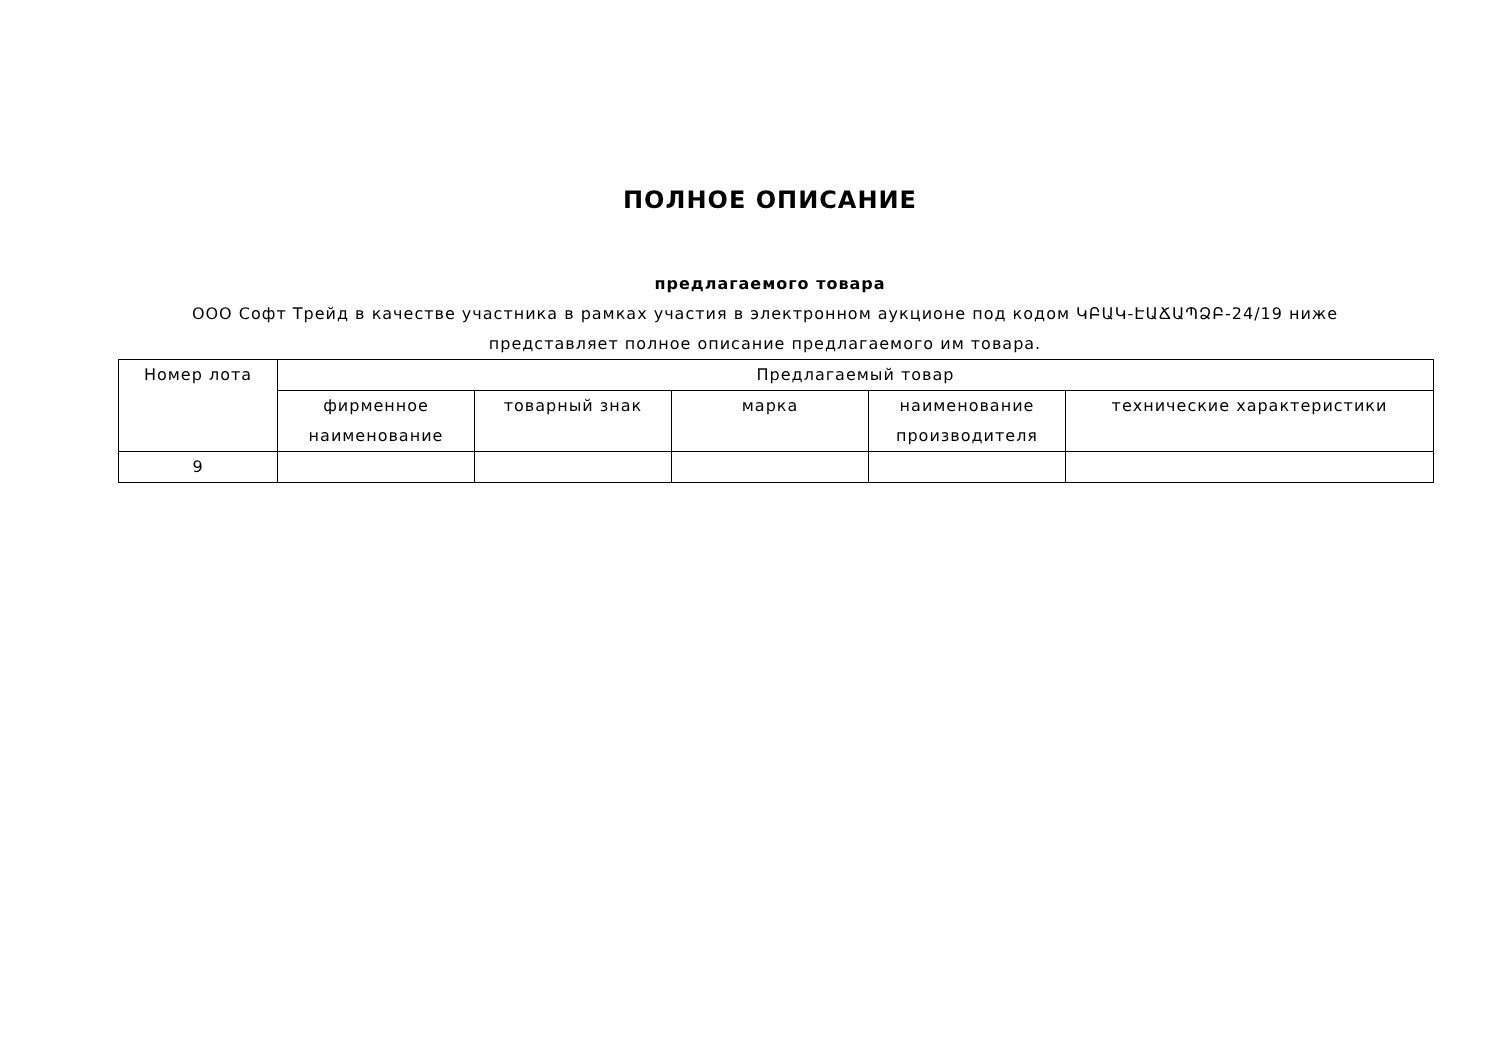ПОЛНОЕ ОПИСАНИЕ
предлагаемого товара
ООО Софт Трейд в качестве участника в рамках участия в электронном аукционе под кодом ԿԲԱԿ-ԷԱՃԱՊՁԲ-24/19 ниже представляет полное описание предлагаемого им товара.
| Номер лота | Предлагаемый товар | | | | |
| --- | --- | --- | --- | --- | --- |
| | фирменное наименование | товарный знак | марка | наименование производителя | технические характеристики |
| 9 | | | | | |